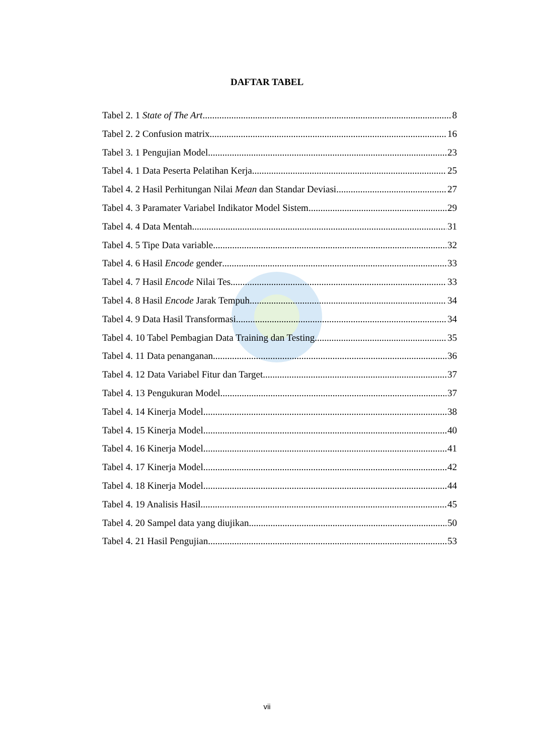DAFTAR TABEL
Tabel 2. 1 State of The Art 8
Tabel 2. 2 Confusion matrix 16
Tabel 3. 1 Pengujian Model 23
Tabel 4. 1 Data Peserta Pelatihan Kerja 25
Tabel 4. 2 Hasil Perhitungan Nilai Mean dan Standar Deviasi 27
Tabel 4. 3 Paramater Variabel Indikator Model Sistem 29
Tabel 4. 4 Data Mentah 31
Tabel 4. 5 Tipe Data variable 32
Tabel 4. 6 Hasil Encode gender 33
Tabel 4. 7 Hasil Encode Nilai Tes 33
Tabel 4. 8 Hasil Encode Jarak Tempuh 34
Tabel 4. 9 Data Hasil Transformasi 34
Tabel 4. 10 Tabel Pembagian Data Training dan Testing 35
Tabel 4. 11 Data penanganan 36
Tabel 4. 12 Data Variabel Fitur dan Target 37
Tabel 4. 13 Pengukuran Model 37
Tabel 4. 14 Kinerja Model 38
Tabel 4. 15 Kinerja Model 40
Tabel 4. 16 Kinerja Model 41
Tabel 4. 17 Kinerja Model 42
Tabel 4. 18 Kinerja Model 44
Tabel 4. 19 Analisis Hasil 45
Tabel 4. 20 Sampel data yang diujikan 50
Tabel 4. 21 Hasil Pengujian 53
vii